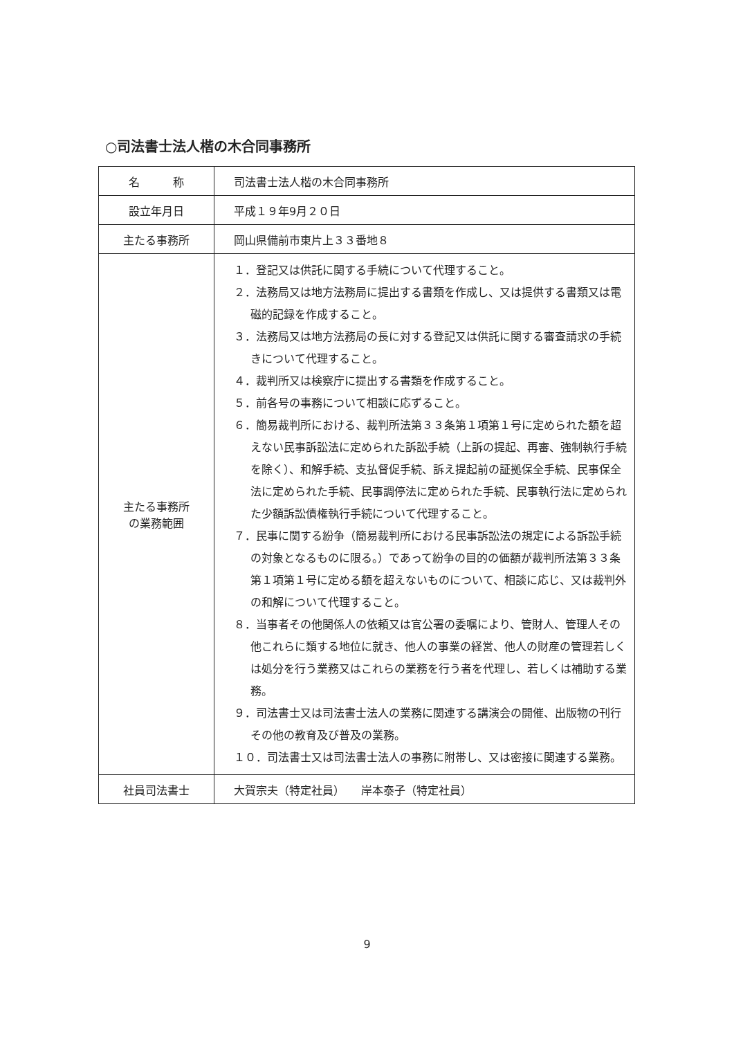○司法書士法人楷の木合同事務所
| 名 称 | 司法書士法人楷の木合同事務所 |
| 設立年月日 | 平成１９年9月２０日 |
| 主たる事務所 | 岡山県備前市東片上３３番地８ |
| 主たる事務所 の業務範囲 | １．登記又は供託に関する手続について代理すること。 ２．法務局又は地方法務局に提出する書類を作成し、又は提供する書類又は電磁的記録を作成すること。 ３．法務局又は地方法務局の長に対する登記又は供託に関する審査請求の手続きについて代理すること。 ４．裁判所又は検察庁に提出する書類を作成すること。 ５．前各号の事務について相談に応ずること。 ６．簡易裁判所における、裁判所法第３３条第１項第１号に定められた額を超えない民事訴訟法に定められた訴訟手続（上訴の提起、再審、強制執行手続を除く）、和解手続、支払督促手続、訴え提起前の証拠保全手続、民事保全法に定められた手続、民事調停法に定められた手続、民事執行法に定められた少額訴訟債権執行手続について代理すること。 ７．民事に関する紛争（簡易裁判所における民事訴訟法の規定による訴訟手続の対象となるものに限る。）であって紛争の目的の価額が裁判所法第３３条第１項第１号に定める額を超えないものについて、相談に応じ、又は裁判外の和解について代理すること。 ８．当事者その他関係人の依頼又は官公署の委嘱により、管財人、管理人その他これらに類する地位に就き、他人の事業の経営、他人の財産の管理若しくは処分を行う業務又はこれらの業務を行う者を代理し、若しくは補助する業務。 ９．司法書士又は司法書士法人の業務に関連する講演会の開催、出版物の刊行その他の教育及び普及の業務。 １０．司法書士又は司法書士法人の事務に附帯し、又は密接に関連する業務。 |
| 社員司法書士 | 大賀宗夫（特定社員） 岸本泰子（特定社員） |
9